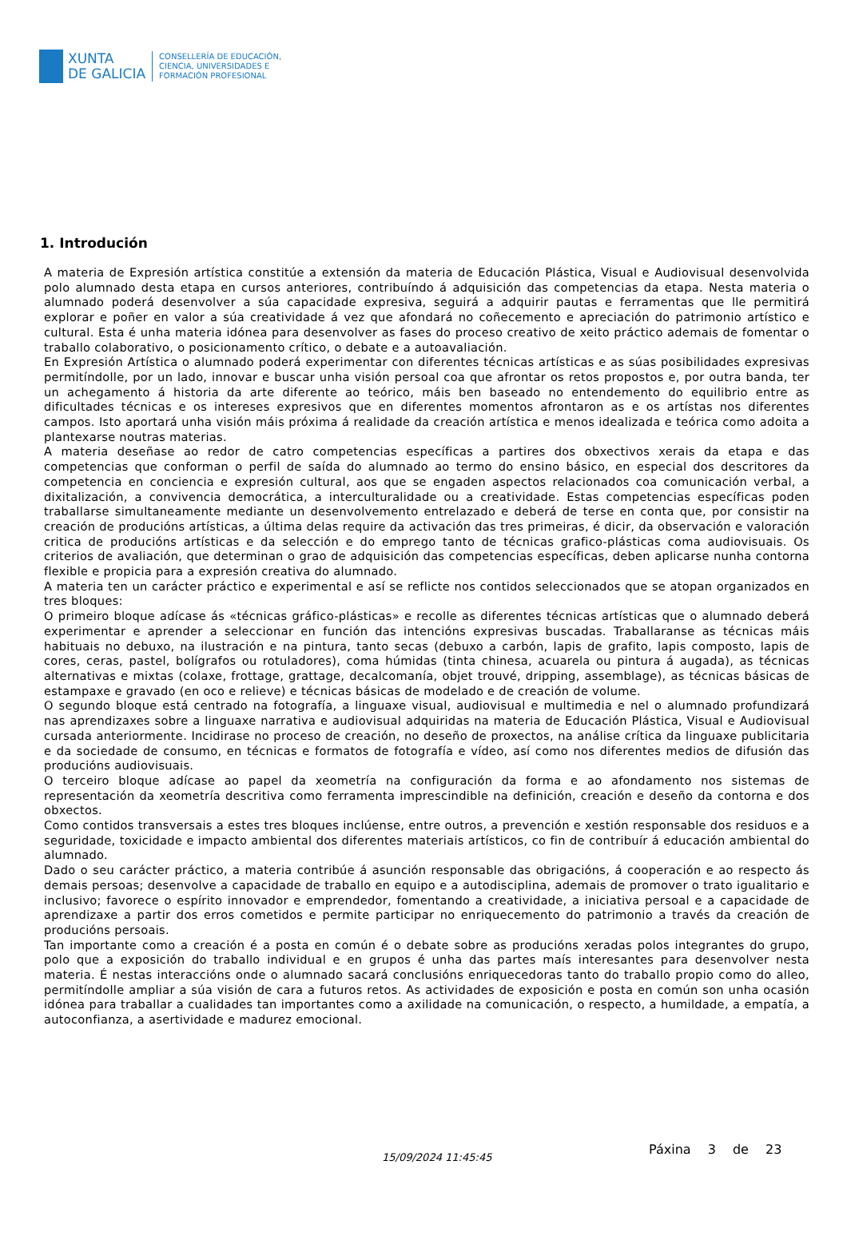XUNTA
DE GALICIA
CONSELLERÍA DE EDUCACIÓN,
CIENCIA, UNIVERSIDADES E
FORMACIÓN PROFESIONAL
1. Introdución
A materia de Expresión artística constitúe a extensión da materia de Educación Plástica, Visual e Audiovisual desenvolvida polo alumnado desta etapa en cursos anteriores, contribuíndo á adquisición das competencias da etapa. Nesta materia o alumnado poderá desenvolver a súa capacidade expresiva, seguirá a adquirir pautas e ferramentas que lle permitirá explorar e poñer en valor a súa creatividade á vez que afondará no coñecemento e apreciación do patrimonio artístico e cultural. Esta é unha materia idónea para desenvolver as fases do proceso creativo de xeito práctico ademais de fomentar o traballo colaborativo, o posicionamento crítico, o debate e a autoavaliación.
En Expresión Artística o alumnado poderá experimentar con diferentes técnicas artísticas e as súas posibilidades expresivas permitíndolle, por un lado, innovar e buscar unha visión persoal coa que afrontar os retos propostos e, por outra banda, ter un achegamento á historia da arte diferente ao teórico, máis ben baseado no entendemento do equilibrio entre as dificultades técnicas e os intereses expresivos que en diferentes momentos afrontaron as e os artístas nos diferentes campos. Isto aportará unha visión máis próxima á realidade da creación artística e menos idealizada e teórica como adoita a plantexarse noutras materias.
A materia deseñase ao redor de catro competencias específicas a partires dos obxectivos xerais da etapa e das competencias que conforman o perfil de saída do alumnado ao termo do ensino básico, en especial dos descritores da competencia en conciencia e expresión cultural, aos que se engaden aspectos relacionados coa comunicación verbal, a dixitalización, a convivencia democrática, a interculturalidade ou a creatividade. Estas competencias específicas poden traballarse simultaneamente mediante un desenvolvemento entrelazado e deberá de terse en conta que, por consistir na creación de producións artísticas, a última delas require da activación das tres primeiras, é dicir, da observación e valoración critica de producións artísticas e da selección e do emprego tanto de técnicas grafico-plásticas coma audiovisuais. Os criterios de avaliación, que determinan o grao de adquisición das competencias específicas, deben aplicarse nunha contorna flexible e propicia para a expresión creativa do alumnado.
A materia ten un carácter práctico e experimental e así se reflicte nos contidos seleccionados que se atopan organizados en tres bloques:
O primeiro bloque adícase ás «técnicas gráfico-plásticas» e recolle as diferentes técnicas artísticas que o alumnado deberá experimentar e aprender a seleccionar en función das intencións expresivas buscadas. Traballaranse as técnicas máis habituais no debuxo, na ilustración e na pintura, tanto secas (debuxo a carbón, lapis de grafito, lapis composto, lapis de cores, ceras, pastel, bolígrafos ou rotuladores), coma húmidas (tinta chinesa, acuarela ou pintura á augada), as técnicas alternativas e mixtas (colaxe, frottage, grattage, decalcomanía, objet trouvé, dripping, assemblage), as técnicas básicas de estampaxe e gravado (en oco e relieve) e técnicas básicas de modelado e de creación de volume.
O segundo bloque está centrado na fotografía, a linguaxe visual, audiovisual e multimedia e nel o alumnado profundizará nas aprendizaxes sobre a linguaxe narrativa e audiovisual adquiridas na materia de Educación Plástica, Visual e Audiovisual cursada anteriormente. Incidirase no proceso de creación, no deseño de proxectos, na análise crítica da linguaxe publicitaria e da sociedade de consumo, en técnicas e formatos de fotografía e vídeo, así como nos diferentes medios de difusión das producións audiovisuais.
O terceiro bloque adícase ao papel da xeometría na configuración da forma e ao afondamento nos sistemas de representación da xeometría descritiva como ferramenta imprescindible na definición, creación e deseño da contorna e dos obxectos.
Como contidos transversais a estes tres bloques inclúense, entre outros, a prevención e xestión responsable dos residuos e a seguridade, toxicidade e impacto ambiental dos diferentes materiais artísticos, co fin de contribuír á educación ambiental do alumnado.
Dado o seu carácter práctico, a materia contribúe á asunción responsable das obrigacións, á cooperación e ao respecto ás demais persoas; desenvolve a capacidade de traballo en equipo e a autodisciplina, ademais de promover o trato igualitario e inclusivo; favorece o espírito innovador e emprendedor, fomentando a creatividade, a iniciativa persoal e a capacidade de aprendizaxe a partir dos erros cometidos e permite participar no enriquecemento do patrimonio a través da creación de producións persoais.
Tan importante como a creación é a posta en común é o debate sobre as producións xeradas polos integrantes do grupo, polo que a exposición do traballo individual e en grupos é unha das partes maís interesantes para desenvolver nesta materia. É nestas interaccións onde o alumnado sacará conclusións enriquecedoras tanto do traballo propio como do alleo, permitíndolle ampliar a súa visión de cara a futuros retos. As actividades de exposición e posta en común son unha ocasión idónea para traballar a cualidades tan importantes como a axilidade na comunicación, o respecto, a humildade, a empatía, a autoconfianza, a asertividade e madurez emocional.
15/09/2024 11:45:45
Páxina 3 de 23